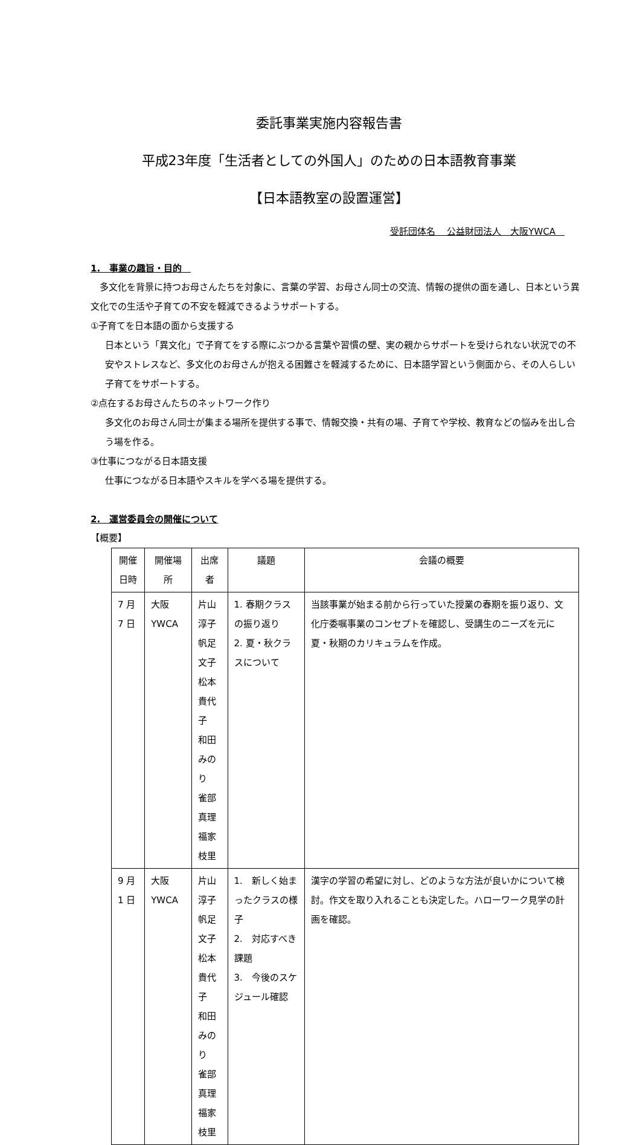委託事業実施内容報告書
平成23年度「生活者としての外国人」のための日本語教育事業
【日本語教室の設置運営】
受託団体名　 公益財団法人　大阪YWCA　
1.　事業の趣旨・目的　
　多文化を背景に持つお母さんたちを対象に、言葉の学習、お母さん同士の交流、情報の提供の面を通し、日本という異文化での生活や子育ての不安を軽減できるようサポートする。
①子育てを日本語の面から支援する
日本という「異文化」で子育てをする際にぶつかる言葉や習慣の壁、実の親からサポートを受けられない状況での不安やストレスなど、多文化のお母さんが抱える困難さを軽減するために、日本語学習という側面から、その人らしい子育てをサポートする。
②点在するお母さんたちのネットワーク作り
多文化のお母さん同士が集まる場所を提供する事で、情報交換・共有の場、子育てや学校、教育などの悩みを出し合う場を作る。
③仕事につながる日本語支援
仕事につながる日本語やスキルを学べる場を提供する。
2.　運営委員会の開催について
【概要】
| 開催日時 | 開催場所 | 出席者 | 議題 | 会議の概要 |
| --- | --- | --- | --- | --- |
| 7 月 7 日 | 大阪YWCA | 片山淳子 帆足文子 松本貴代子 和田みのり 雀部真理 福家枝里 | 1. 春期クラスの振り返り 2. 夏・秋クラスについて | 当該事業が始まる前から行っていた授業の春期を振り返り、文化庁委嘱事業のコンセプトを確認し、受講生のニーズを元に夏・秋期のカリキュラムを作成。 |
| 9 月 1 日 | 大阪YWCA | 片山淳子 帆足文子 松本貴代子 和田みのり 雀部真理 福家枝里 | 1. 新しく始まったクラスの様子 2. 対応すべき課題 3. 今後のスケジュール確認 | 漢字の学習の希望に対し、どのような方法が良いかについて検討。作文を取り入れることも決定した。ハローワーク見学の計画を確認。 |